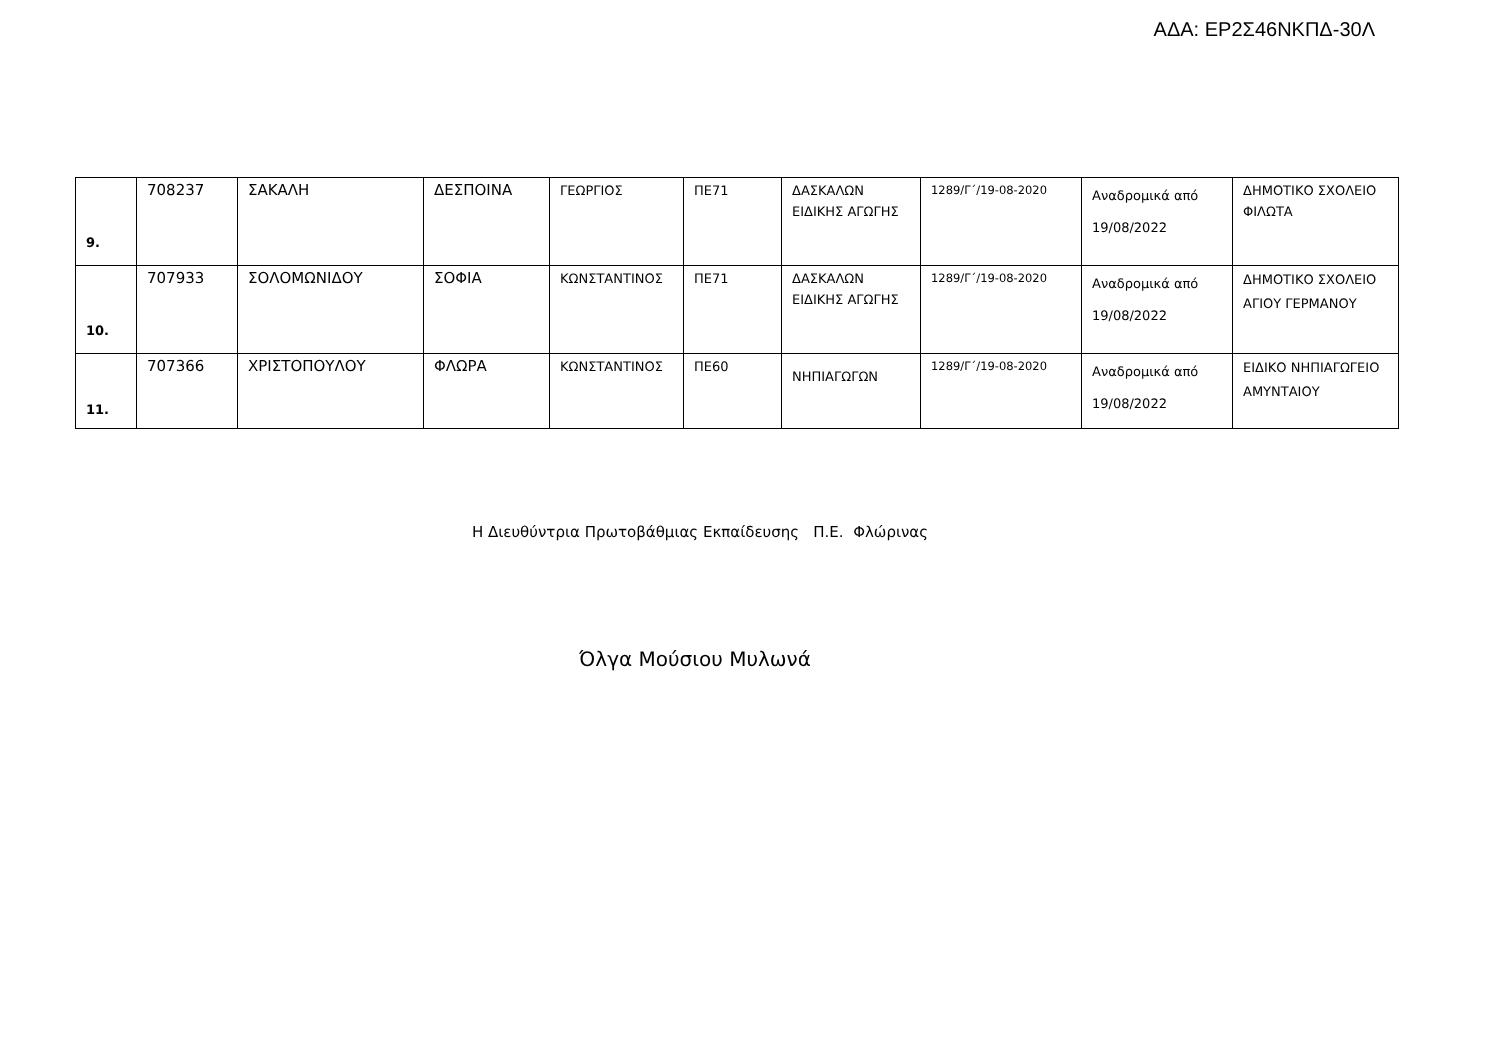ΑΔΑ: ΕΡ2Σ46ΝΚΠΔ-30Λ
| 9. | 708237 | ΣΑΚΑΛΗ | ΔΕΣΠΟΙΝΑ | ΓΕΩΡΓΙΟΣ | ΠΕ71 | ΔΑΣΚΑΛΩΝ ΕΙΔΙΚΗΣ ΑΓΩΓΗΣ | 1289/Γ΄/19-08-2020 | Αναδρομικά από 19/08/2022 | ΔΗΜΟΤΙΚΟ ΣΧΟΛΕΙΟ ΦΙΛΩΤΑ |
| 10. | 707933 | ΣΟΛΟΜΩΝΙΔΟΥ | ΣΟΦΙΑ | ΚΩΝΣΤΑΝΤΙΝΟΣ | ΠΕ71 | ΔΑΣΚΑΛΩΝ ΕΙΔΙΚΗΣ ΑΓΩΓΗΣ | 1289/Γ΄/19-08-2020 | Αναδρομικά από 19/08/2022 | ΔΗΜΟΤΙΚΟ ΣΧΟΛΕΙΟ ΑΓΙΟΥ ΓΕΡΜΑΝΟΥ |
| 11. | 707366 | ΧΡΙΣΤΟΠΟΥΛΟΥ | ΦΛΩΡΑ | ΚΩΝΣΤΑΝΤΙΝΟΣ | ΠΕ60 | ΝΗΠΙΑΓΩΓΩΝ | 1289/Γ΄/19-08-2020 | Αναδρομικά από 19/08/2022 | ΕΙΔΙΚΟ ΝΗΠΙΑΓΩΓΕΙΟ ΑΜΥΝΤΑΙΟΥ |
Η Διευθύντρια Πρωτοβάθμιας Εκπαίδευσης Π.Ε. Φλώρινας
Όλγα Μούσιου Μυλωνά